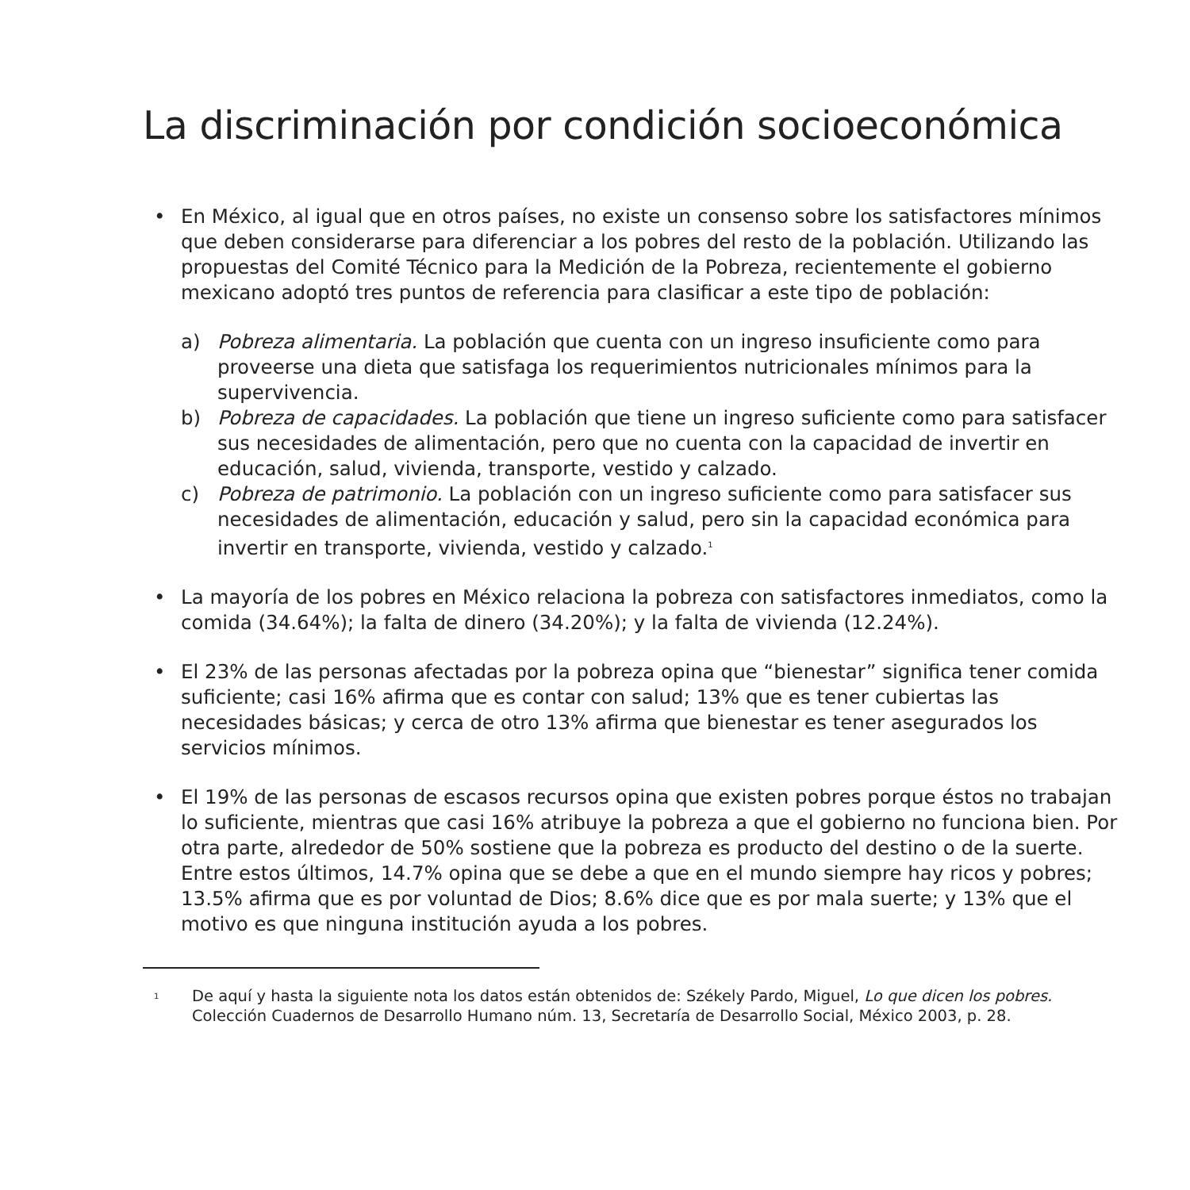La discriminación por condición socioeconómica
• En México, al igual que en otros países, no existe un consenso sobre los satisfactores mínimos que deben considerarse para diferenciar a los pobres del resto de la población. Utilizando las propuestas del Comité Técnico para la Medición de la Pobreza, recientemente el gobierno mexicano adoptó tres puntos de referencia para clasificar a este tipo de población:
a) Pobreza alimentaria. La población que cuenta con un ingreso insuficiente como para proveerse una dieta que satisfaga los requerimientos nutricionales mínimos para la supervivencia.
b) Pobreza de capacidades. La población que tiene un ingreso suficiente como para satisfacer sus necesidades de alimentación, pero que no cuenta con la capacidad de invertir en educación, salud, vivienda, transporte, vestido y calzado.
c) Pobreza de patrimonio. La población con un ingreso suficiente como para satisfacer sus necesidades de alimentación, educación y salud, pero sin la capacidad económica para invertir en transporte, vivienda, vestido y calzado.<sup>1</sup>
• La mayoría de los pobres en México relaciona la pobreza con satisfactores inmediatos, como la comida (34.64%); la falta de dinero (34.20%); y la falta de vivienda (12.24%).
• El 23% de las personas afectadas por la pobreza opina que “bienestar” significa tener comida suficiente; casi 16% afirma que es contar con salud; 13% que es tener cubiertas las necesidades básicas; y cerca de otro 13% afirma que bienestar es tener asegurados los servicios mínimos.
• El 19% de las personas de escasos recursos opina que existen pobres porque éstos no trabajan lo suficiente, mientras que casi 16% atribuye la pobreza a que el gobierno no funciona bien. Por otra parte, alrededor de 50% sostiene que la pobreza es producto del destino o de la suerte. Entre estos últimos, 14.7% opina que se debe a que en el mundo siempre hay ricos y pobres; 13.5% afirma que es por voluntad de Dios; 8.6% dice que es por mala suerte; y 13% que el motivo es que ninguna institución ayuda a los pobres.
<sup>1</sup>
De aquí y hasta la siguiente nota los datos están obtenidos de: Székely Pardo, Miguel, Lo que dicen los pobres. Colección Cuadernos de Desarrollo Humano núm. 13, Secretaría de Desarrollo Social, México 2003, p. 28.